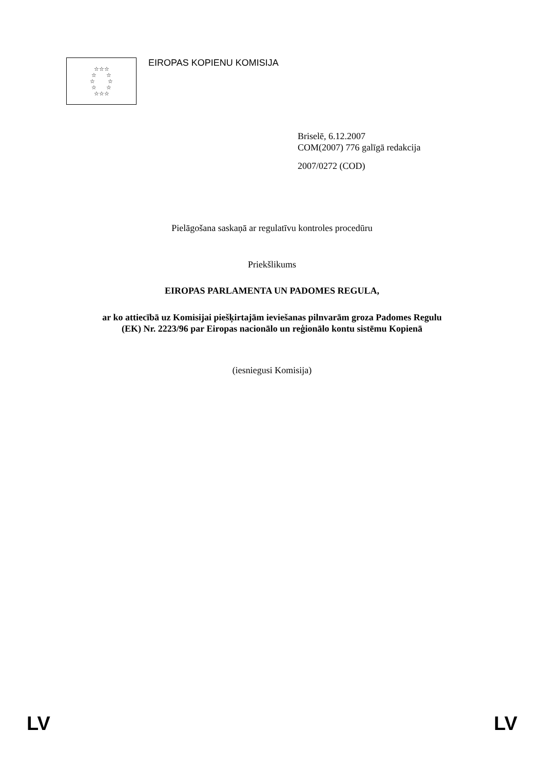☆☆☆
☆ ☆
☆ ☆
☆ ☆
☆☆☆
EIROPAS KOPIENU KOMISIJA
Briselē, 6.12.2007
COM(2007) 776 galīgā redakcija
2007/0272 (COD)
Pielāgošana saskaņā ar regulatīvu kontroles procedūru
Priekšlikums
EIROPAS PARLAMENTA UN PADOMES REGULA,
ar ko attiecībā uz Komisijai piešķirtajām ieviešanas pilnvarām groza Padomes Regulu
(EK) Nr. 2223/96 par Eiropas nacionālo un reģionālo kontu sistēmu Kopienā
(iesniegusi Komisija)
LV LV